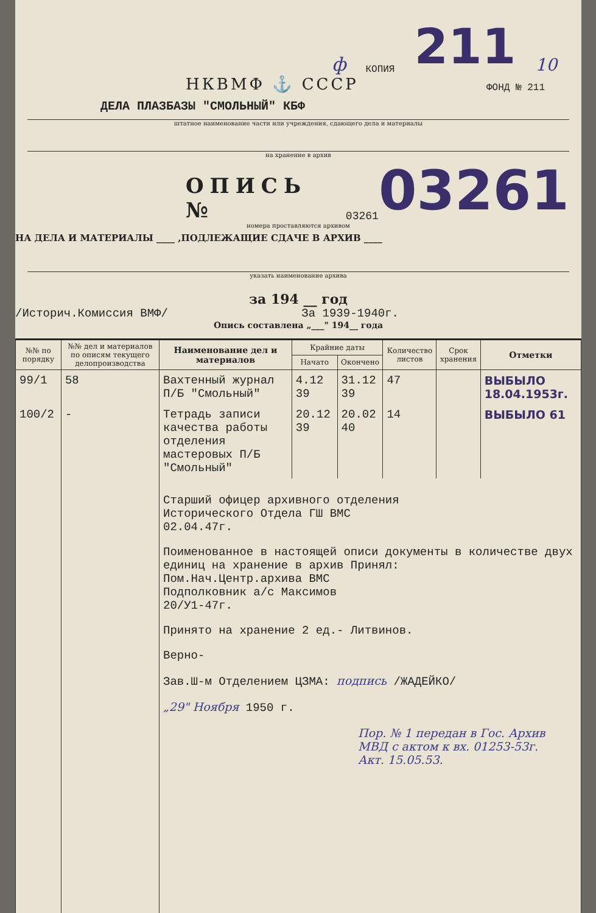ф КОПИЯ 211 10
НКВМФ ⚓ СССР ФОНД № 211
ДЕЛА ПЛАЗБАЗЫ "СМОЛЬНЫЙ" КБФ
штатное наименование части или учреждения, сдающего дела и материалы
на хранение в архив
ОПИСЬ № 03261 03261
номера проставляются архивом
НА ДЕЛА И МАТЕРИАЛЫ ____ ,ПОДЛЕЖАЩИЕ СДАЧЕ В АРХИВ ____
указать наименование архива
за 194 __ год
/Историч.Комиссия ВМФ/ За 1939-1940г.
Опись составлена „___" 194__ года
| №№ по порядку | №№ дел и материалов по описям текущего делопроизводства | Наименование дел и материалов | Крайние даты | | Количество листов | Срок хранения | Отметки |
| --- | --- | --- | --- | --- | --- | --- | --- |
| | | | Начато | Окончено | | | |
| 99/1 | 58 | Вахтенный журнал П/Б "Смольный" | 4.12 39 | 31.12 39 | 47 | | ВЫБЫЛО 18.04.1953г. |
| 100/2 | - | Тетрадь записи качества работы отделения мастеровых П/Б "Смольный" | 20.12 39 | 20.02 40 | 14 | | ВЫБЫЛО 61 |
| | | Старший офицер архивного отделения Исторического Отдела ГШ ВМС 02.04.47г. Поименованное в настоящей описи документы в количестве двух единиц на хранение в архив Принял: Пом.Нач.Центр.архива ВМС Подполковник а/с Максимов 20/У1-47г. Принято на хранение 2 ед.- Литвинов. Верно- Зав.Ш-м Отделением ЦЗМА: подпись /ЖАДЕЙКО/ „29" Ноября 1950 г. Пор. № 1 передан в Гос. Архив МВД с актом к вх. 01253-53г. Акт. 15.05.53. | | | | | |